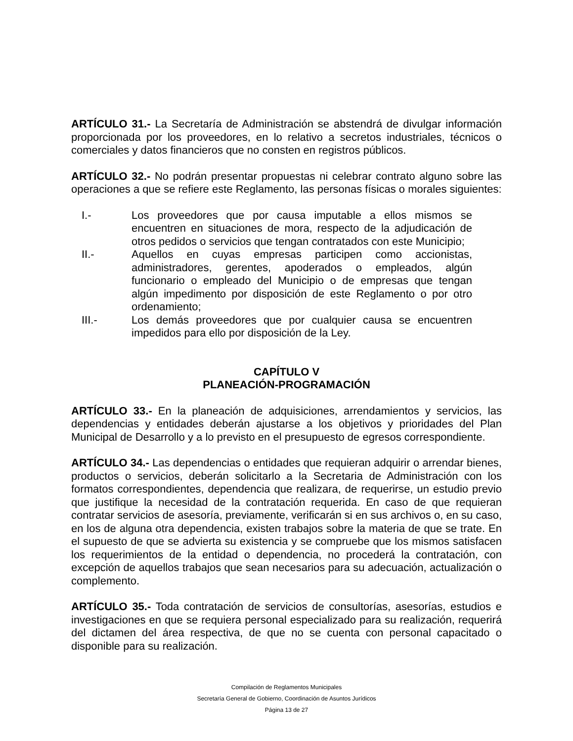ARTÍCULO 31.- La Secretaría de Administración se abstendrá de divulgar información proporcionada por los proveedores, en lo relativo a secretos industriales, técnicos o comerciales y datos financieros que no consten en registros públicos.
ARTÍCULO 32.- No podrán presentar propuestas ni celebrar contrato alguno sobre las operaciones a que se refiere este Reglamento, las personas físicas o morales siguientes:
I.- Los proveedores que por causa imputable a ellos mismos se encuentren en situaciones de mora, respecto de la adjudicación de otros pedidos o servicios que tengan contratados con este Municipio;
II.- Aquellos en cuyas empresas participen como accionistas, administradores, gerentes, apoderados o empleados, algún funcionario o empleado del Municipio o de empresas que tengan algún impedimento por disposición de este Reglamento o por otro ordenamiento;
III.- Los demás proveedores que por cualquier causa se encuentren impedidos para ello por disposición de la Ley.
CAPÍTULO V
PLANEACIÓN-PROGRAMACIÓN
ARTÍCULO 33.- En la planeación de adquisiciones, arrendamientos y servicios, las dependencias y entidades deberán ajustarse a los objetivos y prioridades del Plan Municipal de Desarrollo y a lo previsto en el presupuesto de egresos correspondiente.
ARTÍCULO 34.- Las dependencias o entidades que requieran adquirir o arrendar bienes, productos o servicios, deberán solicitarlo a la Secretaria de Administración con los formatos correspondientes, dependencia que realizara, de requerirse, un estudio previo que justifique la necesidad de la contratación requerida. En caso de que requieran contratar servicios de asesoría, previamente, verificarán si en sus archivos o, en su caso, en los de alguna otra dependencia, existen trabajos sobre la materia de que se trate. En el supuesto de que se advierta su existencia y se compruebe que los mismos satisfacen los requerimientos de la entidad o dependencia, no procederá la contratación, con excepción de aquellos trabajos que sean necesarios para su adecuación, actualización o complemento.
ARTÍCULO 35.- Toda contratación de servicios de consultorías, asesorías, estudios e investigaciones en que se requiera personal especializado para su realización, requerirá del dictamen del área respectiva, de que no se cuenta con personal capacitado o disponible para su realización.
Compilación de Reglamentos Municipales
Secretaría General de Gobierno, Coordinación de Asuntos Jurídicos
Página 13 de 27